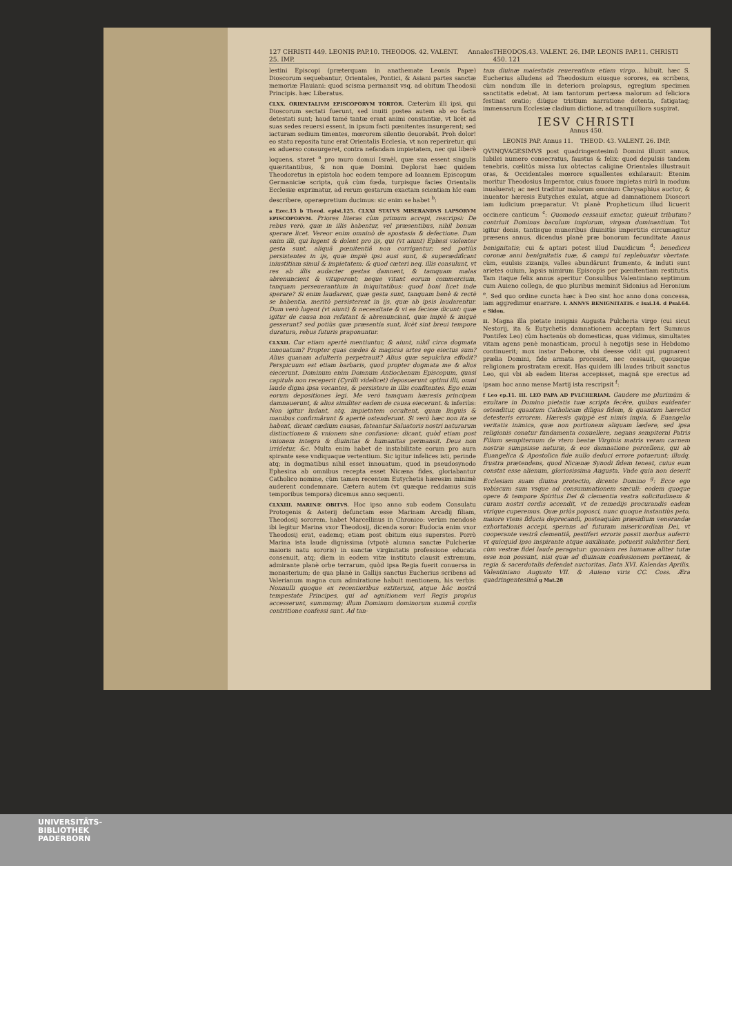127 CHRISTI 449. LEONIS PAP.10. THEODOS. 42. VALENT. 25. IMP. Annales THEODOS.43. VALENT. 26. IMP. LEONIS PAP.11. CHRISTI 450. 121
lestini Episcopi (præterquam in anathemate Leonis Papæ) Dioscorum sequebantur, Orientales, Pontici, & Asiani partes sanctæ memoriæ Flauiani: quod scisma permansit vsq. ad obitum Theodosii Principis. hæc Liberatus.
CLXX. ORIENTALIVM EPISCOPORVM TORTOR. Cæterùm illi ipsi, qui Dioscorum sectati fuerunt, sed inuiti postea autem ab eo facta detestati sunt; haud tamé tantæ erant animi constantiæ, vt licèt ad suas sedes reuersi essent, in ipsum facti pœnitentes insurgerent; sed iacturam sedium timentes, mœrorem silentio deuorabát. Proh dolor! eo statu reposita tunc erat Orientalis Ecclesia, vt non reperiretur, qui ex aduerso consurgeret, contra nefandam impietatem, nec qui liberè loquens, staret <sup>a</sup> pro muro domui Israël, quæ sua essent singulis quæritantibus, & non quæ Domini. Deplorat hæc quidem Theodoretus in epistola hoc eodem tempore ad Ioannem Episcopum Germaniciæ scripta, quâ cùm fœda, turpisque facies Orientalis Ecclesiæ exprimatur, ad rerum gestarum exactam scientiam hîc eam describere, operæpretium ducimus: sic enim se habet <sup>b</sup>:
a Ezec.13 b Theod. epist.125. CLXXI STATVS MISERANDVS LAPSORVM EPISCOPORVM. Priores literas cùm primum accepi, rescripsi: De rebus verò, quæ in illis habentur, vel præsentibus, nihil bonum sperare licet. Vereor enim omninò de apostasia & defectione. Dum enim illi, qui lugent & dolent pro ijs, qui (vt aiunt) Ephesi violenter gesta sunt, aliquâ pœnitentiâ non corrigantur; sed potiùs persistentes in ijs, quæ impiè ipsi ausi sunt, & superædificant iniustitiam simul & impietatem: & quod cæteri neq. illis consulunt, vt res ab illis audacter gestas damnent, & tamquam malas abrenuncient & vituperent; neque vitant eorum commercium, tanquam perseuerantium in iniquitatibus: quod boni licet inde sperare? Si enim laudarent, quæ gesta sunt, tanquam benè & rectè se habentia, meritò persisterent in ijs, quæ ab ipsis laudarentur. Dum verò lugent (vt aiunt) & necessitate & vi ea fecisse dicunt: quæ igitur de causa non refutant & abrenunciant, quæ impiè & iniquè gesserunt? sed potiùs quæ præsentia sunt, licèt sint breui tempore duratura, rebus futuris praponuntur.
CLXXII. Cur etiam apertè mentiuntur, & aiunt, nihil circa dogmata innouatum? Propter quas cædes & magicas artes ego eiectus sum? Alius quanam adulteria perpetrauit? Alius quæ sepulchra effodit? Perspicuum est etiam barbaris, quod propter dogmata me & alios eiecerunt. Dominum enim Domnum Antiochenum Episcopum, quasi capitula non receperit (Cyrilli videlicet) deposuerunt optimi illi, omni laude digna ipsa vocantes, & persistere in illis confitentes. Ego enim eorum depositiones legi. Me verò tamquam hæresis principem damnauerunt, & alios similiter eadem de causa eiecerunt. & inferiùs: Non igitur ludant, atq. impietatem occultent, quam linguis & manibus confirmârunt & apertè ostenderunt. Si verò hæc non ita se habent, dicant cædium causas, fateantur Saluatoris nostri naturarum distinctionem & vnionem sine confusione: dicant, quòd etiam post vnionem integra & diuinitas & humanitas permansit. Deus non irridetur, &c. Multa enim habet de instabilitate eorum pro aura spirante sese vndiquaque vertentium. Sic igitur infelices isti, perinde atq; in dogmatibus nihil esset innouatum, quod in pseudosynodo Ephesina ab omnibus recepta esset Nicæna fides, gloriabantur Catholico nomine, cùm tamen recentem Eutychetis hæresim minimè auderent condemnare. Cætera autem (vt quæque reddamus suis temporibus tempora) dicemus anno sequenti.
CLXXIII. MARINÆ OBITVS. Hoc ipso anno sub eodem Consulatu Protogenis & Asterij defunctam esse Marinam Arcadij filiam, Theodosij sororem, habet Marcellinus in Chronico: verùm mendosè ibi legitur Marina vxor Theodosij, dicenda soror: Eudocia enim vxor Theodosij erat, eademq; etiam post obitum eius superstes. Porrò Marina ista laude dignissima (vtpotè alumna sanctæ Pulcheriæ maioris natu sororis) in sanctæ virginitatis professione educata consenuit, atq; diem in eodem vitæ instituto clausit extremum, admirante planè orbe terrarum, quòd ipsa Regia fuerit conuersa in monasterium; de qua planè in Gallijs sanctus Eucherius scribens ad Valerianum magna cum admiratione habuit mentionem, his verbis: Nonnulli quoque ex recentioribus extiterunt, atque hâc nostrâ tempestate Principes, qui ad agnitionem veri Regis propius accesserunt, summumq; illum Dominum dominorum summâ cordis contritione confessi sunt. Ad tan-
tam diuinæ maiestatis reuerentiam etiam virgo... hibuit. hæc S. Eucherius alludens ad Theodosium eiusque sorores, ea scribens, cùm nondum ille in deteriora prolapsus, egregium specimen sanctitatis edebat. At iam tantorum pertæsa malorum ad feliciora festinat oratio; diùque tristium narratione detenta, fatigataq; immensarum Ecclesiæ cladium dictione, ad tranquilliora suspirat.
IESV CHRISTI
Annus 450.
LEONIS PAP. Annus 11. THEOD. 43. VALENT. 26. IMP.
QVINQVAGESIMVS post quadringentesimû Domini illuxit annus, Iubilei numero consecratus, faustus & felix: quod depulsis tandem tenebris, cœlitùs missa lux obtectas caligine Orientales illustrauit oras, & Occidentales mœrore squallentes exhilarauit: Etenim moritur Theodosius Imperator, cuius fauore impietas mirû in modum inualuerat; ac neci traditur malorum omnium Chrysaphius auctor, & inuentor hæresis Eutyches exulat, atque ad damnationem Dioscori iam iudicium præparatur. Vt planè Propheticum illud licuerit occinere canticum <sup>c</sup>: Quomodo cessauit exactor, quieuit tributum? contriuit Dominus baculum impiorum, virgam dominantium. Tot igitur donis, tantisque muneribus diuinitùs impertitis circumagitur præsens annus, dicendus planè præ bonorum fecunditate Annus benignitatis; cui & aptari potest illud Dauidicum <sup>d</sup>: benedices coronæ anni benignitatis tuæ, & campi tui replebuntur vbertate. cùm, euulsis zizanijs, valles abundârunt frumento, & induti sunt arietes ouium, lapsis nimirum Episcopis per pœnitentiam restitutis. Tam itaque felix annus aperitur Consulibus Valentiniano septimum cum Auieno collega, de quo pluribus meminit Sidonius ad Heronium <sup>e</sup>. Sed quo ordine cuncta hæc à Deo sint hoc anno dona concessa, iam aggredimur enarrare. I. ANNVS BENIGNITATIS. c Isai.14. d Psal.64. e Sidon.
II. Magna illa pietate insignis Augusta Pulcheria virgo (cui sicut Nestorij, ita & Eutychetis damnationem acceptam fert Summus Pontifex Leo) cùm hactenùs ob domesticas, quas vidimus, simultates vitam agens penè monasticam, procul à negotijs sese in Hebdomo continuerit; mox instar Deboræ, vbi deesse vidit qui pugnarent prælia Domini, fide armata processit, nec cessauit, quousque religionem prostratam erexit. Has quidem illi laudes tribuit sanctus Leo, qui vbi ab eadem literas accepisset, magnâ spe erectus ad ipsam hoc anno mense Martij ista rescripsit <sup>f</sup>:
f Leo ep.11. III. LEO PAPA AD PVLCHERIAM. Gaudere me plurimùm & exultare in Domino pietatis tuæ scripta fecêre, quibus euidenter ostenditur, quantum Catholicam diligas fidem, & quantum hæretici detesteris errorem. Hæresis quippè est nimis impia, & Euangelio veritatis inimica, quæ non portionem aliquam lædere, sed ipsa religionis conatur fundamenta conuellere, negans sempiterni Patris Filium sempiternum de vtero beatæ Virginis matris veram carnem nostræ sumpsisse naturæ, & eos damnatione percellens, qui ab Euangelica & Apostolica fide nullo deduci errore potuerunt; illudq. frustra prætendens, quod Nicænæ Synodi fidem teneat, cuius eum constat esse alienum, gloriosissima Augusta. Vnde quia non deserit Ecclesiam suam diuina protectio, dicente Domino <sup>g</sup>: Ecce ego vobiscum sum vsque ad consummationem sæculi: eodem quoque opere & tempore Spiritus Dei & clementia vestra solicitudinem & curam nostri cordis accendit, vt de remedijs procurandis eadem vtrique cuperemus. Quæ priùs poposci, nunc quoque instantiùs peto, maiore vtens fiducia deprecandi, posteaquàm præsidium venerandæ exhortationis accepi, sperans ad futuram misericordiam Dei, vt cooperante vestrâ clementiâ, pestiferi erroris possit morbus auferri: vt quicquid ipso inspirante atque auxiliante, potuerit salubriter fieri, cùm vestræ fidei laude peragatur: quoniam res humanæ aliter tutæ esse non possunt, nisi quæ ad diuinam confessionem pertinent, & regia & sacerdotalis defendat auctoritas. Data XVI. Kalendas Aprilis, Valentiniano Augusto VII. & Auieno viris CC. Coss. Æra quadringentesimâ g Mat.28
UNIVERSITÄTS-
BIBLIOTHEK
PADERBORN